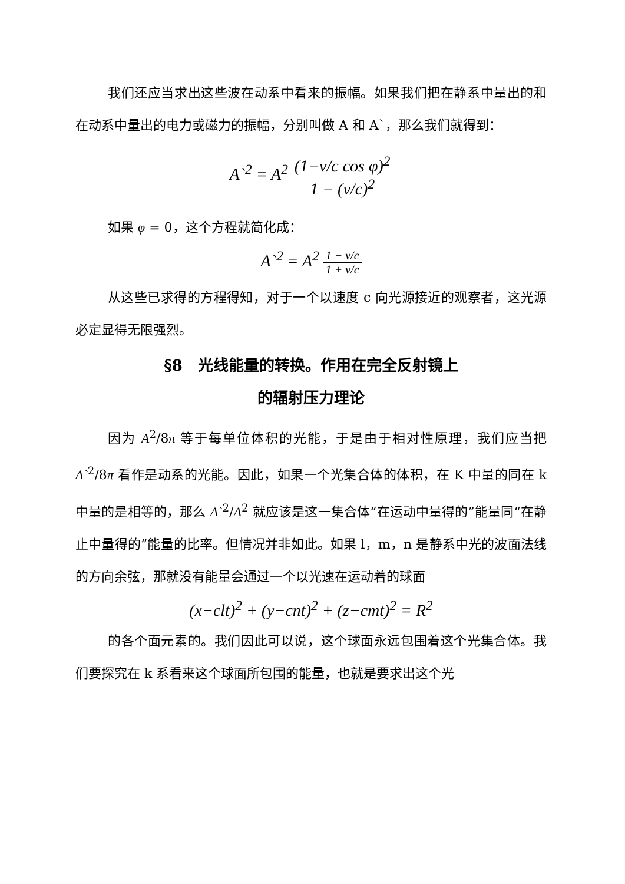我们还应当求出这些波在动系中看来的振幅。如果我们把在静系中量出的和在动系中量出的电力或磁力的振幅，分别叫做 A 和 A`，那么我们就得到：
A`<sup>2</sup> = A<sup>2</sup> (1−v/c cos φ)<sup>2</sup> 1 − (v/c)<sup>2</sup>
如果 φ = 0，这个方程就简化成：
A`<sup>2</sup> = A<sup>2</sup> 1 − v/c 1 + v/c
从这些已求得的方程得知，对于一个以速度 c 向光源接近的观察者，这光源必定显得无限强烈。
§8　光线能量的转换。作用在完全反射镜上
的辐射压力理论
因为 A<sup>2</sup>/8π 等于每单位体积的光能，于是由于相对性原理，我们应当把 A`<sup>2</sup>/8π 看作是动系的光能。因此，如果一个光集合体的体积，在 K 中量的同在 k 中量的是相等的，那么 A`<sup>2</sup>/A<sup>2</sup> 就应该是这一集合体“在运动中量得的”能量同“在静止中量得的”能量的比率。但情况并非如此。如果 l，m，n 是静系中光的波面法线的方向余弦，那就没有能量会通过一个以光速在运动着的球面
(x−clt)<sup>2</sup> + (y−cnt)<sup>2</sup> + (z−cmt)<sup>2</sup> = R<sup>2</sup>
的各个面元素的。我们因此可以说，这个球面永远包围着这个光集合体。我们要探究在 k 系看来这个球面所包围的能量，也就是要求出这个光